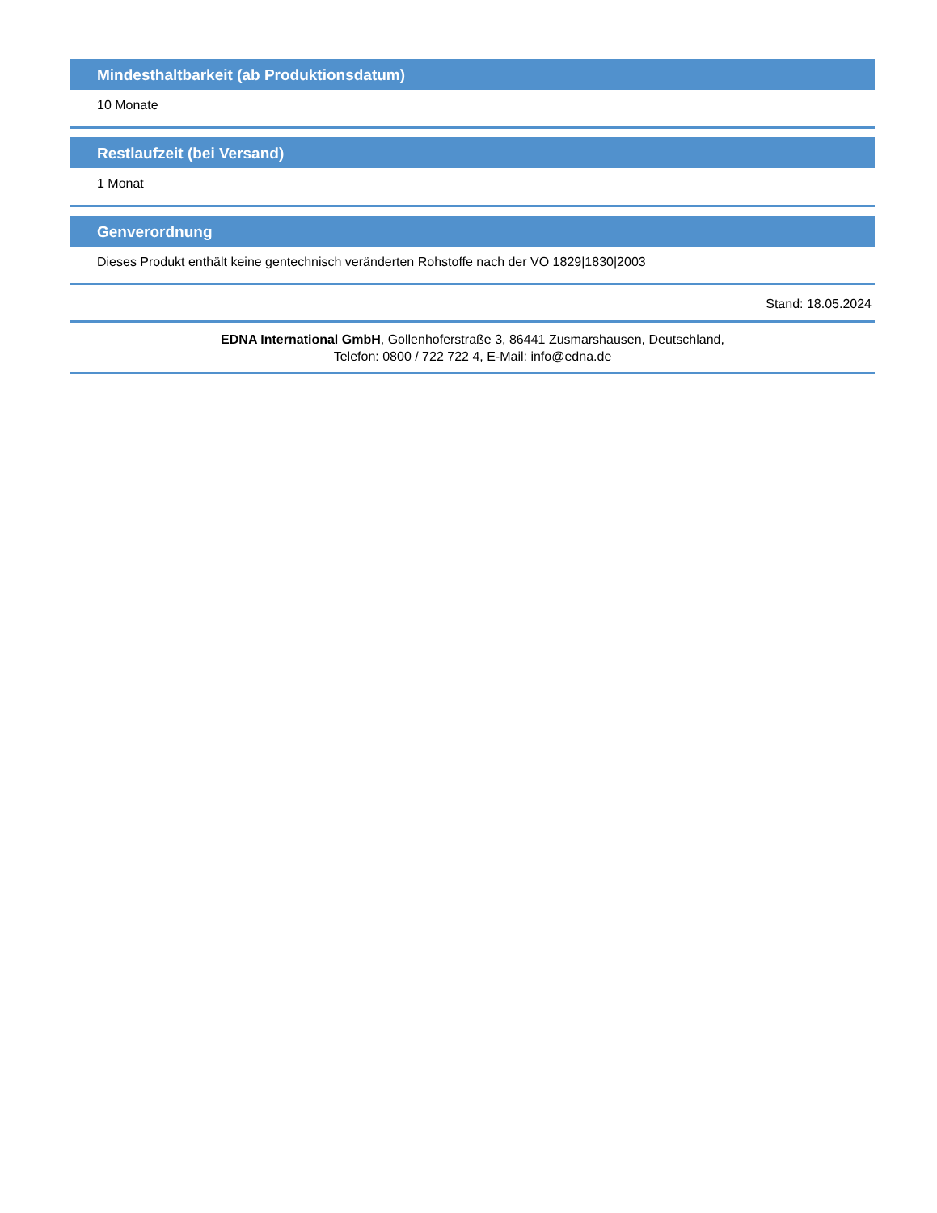Mindesthaltbarkeit (ab Produktionsdatum)
10 Monate
Restlaufzeit (bei Versand)
1 Monat
Genverordnung
Dieses Produkt enthält keine gentechnisch veränderten Rohstoffe nach der VO 1829|1830|2003
Stand: 18.05.2024
EDNA International GmbH, Gollenhoferstraße 3, 86441 Zusmarshausen, Deutschland,
Telefon: 0800 / 722 722 4, E-Mail: info@edna.de